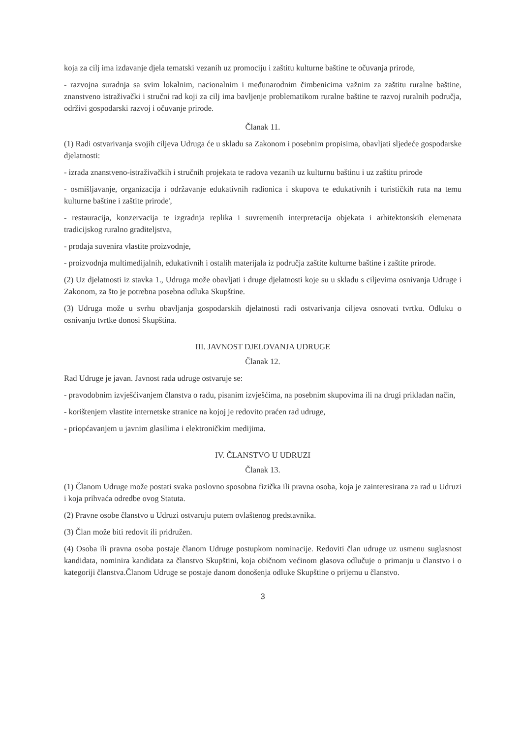koja za cilj ima izdavanje djela tematski vezanih uz promociju i zaštitu kulturne baštine te očuvanja prirode,
- razvojna suradnja sa svim lokalnim, nacionalnim i međunarodnim čimbenicima važnim za zaštitu ruralne baštine, znanstveno istraživački i stručni rad koji za cilj ima bavljenje problematikom ruralne baštine te razvoj ruralnih područja, održivi gospodarski razvoj i očuvanje prirode.
Članak 11.
(1) Radi ostvarivanja svojih ciljeva Udruga će u skladu sa Zakonom i posebnim propisima, obavljati sljedeće gospodarske djelatnosti:
- izrada znanstveno-istraživačkih i stručnih projekata te radova vezanih uz kulturnu baštinu i uz zaštitu prirode
- osmišljavanje, organizacija i održavanje edukativnih radionica i skupova te edukativnih i turističkih ruta na temu kulturne baštine i zaštite prirode',
- restauracija, konzervacija te izgradnja replika i suvremenih interpretacija objekata i arhitektonskih elemenata tradicijskog ruralno graditeljstva,
- prodaja suvenira vlastite proizvodnje,
- proizvodnja multimedijalnih, edukativnih i ostalih materijala iz područja zaštite kulturne baštine i zaštite prirode.
(2) Uz djelatnosti iz stavka 1., Udruga može obavljati i druge djelatnosti koje su u skladu s ciljevima osnivanja Udruge i Zakonom, za što je potrebna posebna odluka Skupštine.
(3) Udruga može u svrhu obavljanja gospodarskih djelatnosti radi ostvarivanja ciljeva osnovati tvrtku. Odluku o osnivanju tvrtke donosi Skupština.
III. JAVNOST DJELOVANJA UDRUGE
Članak 12.
Rad Udruge je javan. Javnost rada udruge ostvaruje se:
- pravodobnim izvješćivanjem članstva o radu, pisanim izvješćima, na posebnim skupovima ili na drugi prikladan način,
- korištenjem vlastite internetske stranice na kojoj je redovito praćen rad udruge,
- priopćavanjem u javnim glasilima i elektroničkim medijima.
IV. ČLANSTVO U UDRUZI
Članak 13.
(1) Članom Udruge može postati svaka poslovno sposobna fizička ili pravna osoba, koja je zainteresirana za rad u Udruzi i koja prihvaća odredbe ovog Statuta.
(2) Pravne osobe članstvo u Udruzi ostvaruju putem ovlaštenog predstavnika.
(3) Član može biti redovit ili pridružen.
(4) Osoba ili pravna osoba postaje članom Udruge postupkom nominacije. Redoviti član udruge uz usmenu suglasnost kandidata, nominira kandidata za članstvo Skupštini, koja običnom većinom glasova odlučuje o primanju u članstvo i o kategoriji članstva.Članom Udruge se postaje danom donošenja odluke Skupštine o prijemu u članstvo.
3